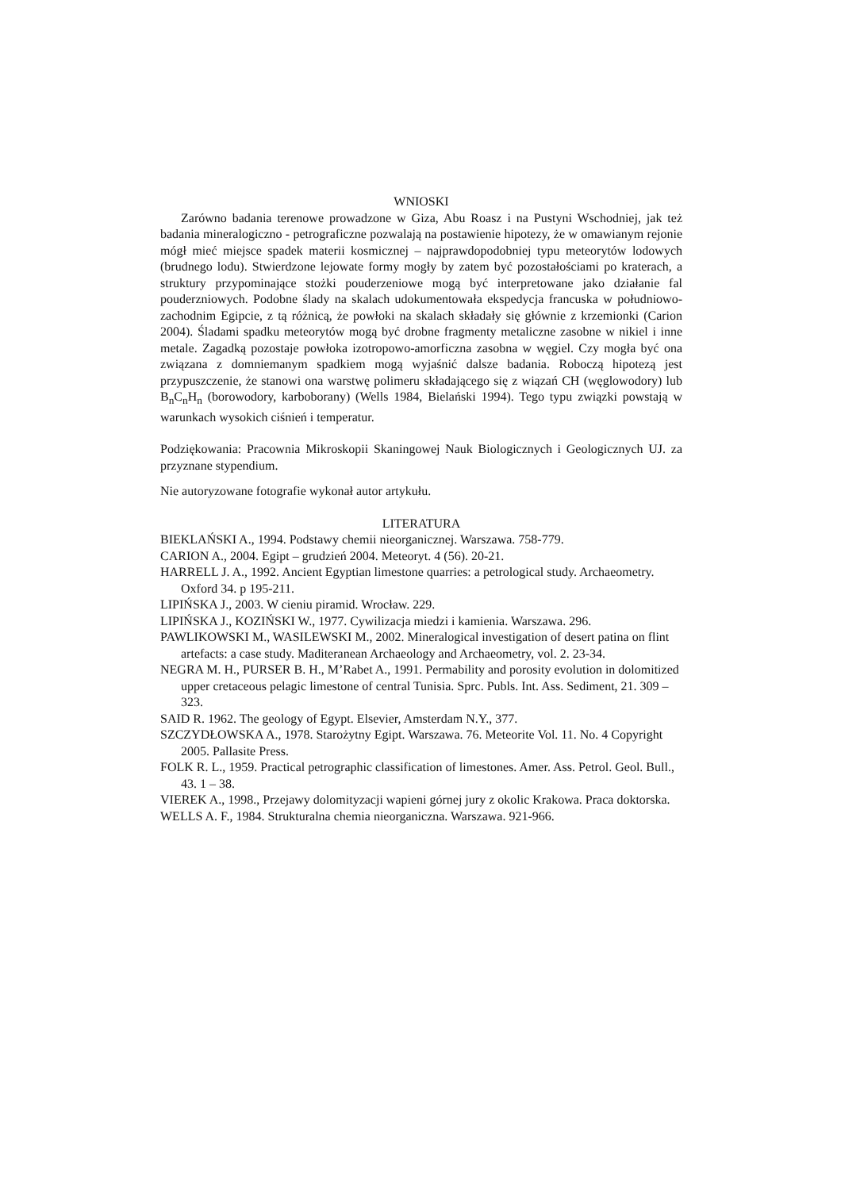WNIOSKI
Zarówno badania terenowe prowadzone w Giza, Abu Roasz i na Pustyni Wschodniej, jak też badania mineralogiczno - petrograficzne pozwalają na postawienie hipotezy, że w omawianym rejonie mógł mieć miejsce spadek materii kosmicznej – najprawdopodobniej typu meteorytów lodowych (brudnego lodu). Stwierdzone lejowate formy mogły by zatem być pozostałościami po kraterach, a struktury przypominające stożki pouderzeniowe mogą być interpretowane jako działanie fal pouderzniowych. Podobne ślady na skalach udokumentowała ekspedycja francuska w południowo-zachodnim Egipcie, z tą różnicą, że powłoki na skalach składały się głównie z krzemionki (Carion 2004). Śladami spadku meteorytów mogą być drobne fragmenty metaliczne zasobne w nikiel i inne metale. Zagadką pozostaje powłoka izotropowo-amorficzna zasobna w węgiel. Czy mogła być ona związana z domniemanym spadkiem mogą wyjaśnić dalsze badania. Roboczą hipotezą jest przypuszczenie, że stanowi ona warstwę polimeru składającego się z wiązań CH (węglowodory) lub B<sub>n</sub>C<sub>n</sub>H<sub>n</sub> (borowodory, karboborany) (Wells 1984, Bielański 1994). Tego typu związki powstają w warunkach wysokich ciśnień i temperatur.
Podziękowania: Pracownia Mikroskopii Skaningowej Nauk Biologicznych i Geologicznych UJ. za przyznane stypendium.
Nie autoryzowane fotografie wykonał autor artykułu.
LITERATURA
BIEKLAŃSKI A., 1994. Podstawy chemii nieorganicznej. Warszawa. 758-779.
CARION A., 2004. Egipt – grudzień 2004. Meteoryt. 4 (56). 20-21.
HARRELL J. A., 1992. Ancient Egyptian limestone quarries: a petrological study. Archaeometry. Oxford 34. p 195-211.
LIPIŃSKA J., 2003. W cieniu piramid. Wrocław. 229.
LIPIŃSKA J., KOZIŃSKI W., 1977. Cywilizacja miedzi i kamienia. Warszawa. 296.
PAWLIKOWSKI M., WASILEWSKI M., 2002. Mineralogical investigation of desert patina on flint artefacts: a case study. Maditeranean Archaeology and Archaeometry, vol. 2. 23-34.
NEGRA M. H., PURSER B. H., M’Rabet A., 1991. Permability and porosity evolution in dolomitized upper cretaceous pelagic limestone of central Tunisia. Sprc. Publs. Int. Ass. Sediment, 21. 309 – 323.
SAID R. 1962. The geology of Egypt. Elsevier, Amsterdam N.Y., 377.
SZCZYDŁOWSKA A., 1978. Starożytny Egipt. Warszawa. 76. Meteorite Vol. 11. No. 4 Copyright 2005. Pallasite Press.
FOLK R. L., 1959. Practical petrographic classification of limestones. Amer. Ass. Petrol. Geol. Bull., 43. 1 – 38.
VIEREK A., 1998., Przejawy dolomityzacji wapieni górnej jury z okolic Krakowa. Praca doktorska.
WELLS A. F., 1984. Strukturalna chemia nieorganiczna. Warszawa. 921-966.